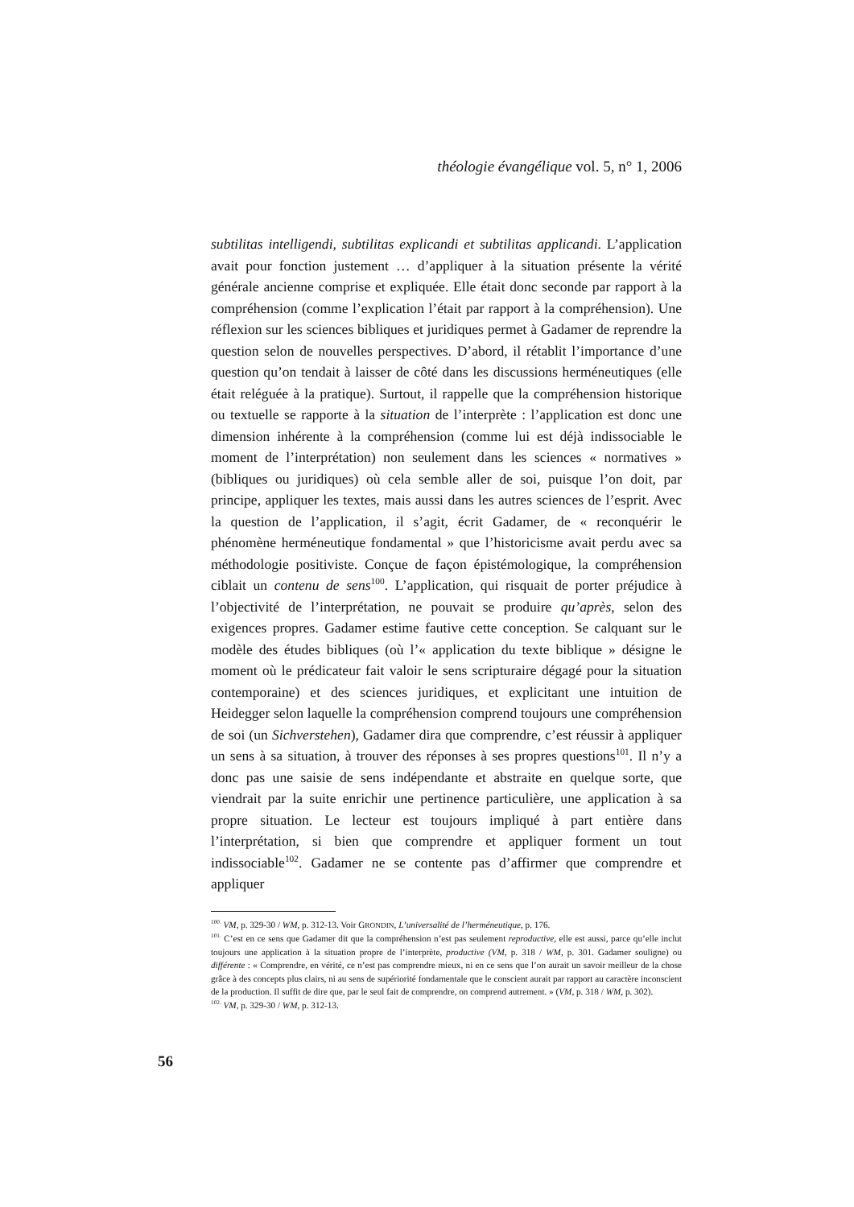théologie évangélique vol. 5, n° 1, 2006
subtilitas intelligendi, subtilitas explicandi et subtilitas applicandi. L’application avait pour fonction justement … d’appliquer à la situation présente la vérité générale ancienne comprise et expliquée. Elle était donc seconde par rapport à la compréhension (comme l’explication l’était par rapport à la compréhension). Une réflexion sur les sciences bibliques et juridiques permet à Gadamer de reprendre la question selon de nouvelles perspectives. D’abord, il rétablit l’importance d’une question qu’on tendait à laisser de côté dans les discussions herméneutiques (elle était reléguée à la pratique). Surtout, il rappelle que la compréhension historique ou textuelle se rapporte à la situation de l’interprète : l’application est donc une dimension inhérente à la compréhension (comme lui est déjà indissociable le moment de l’interprétation) non seulement dans les sciences « normatives » (bibliques ou juridiques) où cela semble aller de soi, puisque l’on doit, par principe, appliquer les textes, mais aussi dans les autres sciences de l’esprit. Avec la question de l’application, il s’agit, écrit Gadamer, de « reconquérir le phénomène herméneutique fondamental » que l’historicisme avait perdu avec sa méthodologie positiviste. Conçue de façon épistémologique, la compréhension ciblait un contenu de sens<sup>100</sup>. L’application, qui risquait de porter préjudice à l’objectivité de l’interprétation, ne pouvait se produire qu’après, selon des exigences propres. Gadamer estime fautive cette conception. Se calquant sur le modèle des études bibliques (où l’« application du texte biblique » désigne le moment où le prédicateur fait valoir le sens scripturaire dégagé pour la situation contemporaine) et des sciences juridiques, et explicitant une intuition de Heidegger selon laquelle la compréhension comprend toujours une compréhension de soi (un Sichverstehen), Gadamer dira que comprendre, c’est réussir à appliquer un sens à sa situation, à trouver des réponses à ses propres questions<sup>101</sup>. Il n’y a donc pas une saisie de sens indépendante et abstraite en quelque sorte, que viendrait par la suite enrichir une pertinence particulière, une application à sa propre situation. Le lecteur est toujours impliqué à part entière dans l’interprétation, si bien que comprendre et appliquer forment un tout indissociable<sup>102</sup>. Gadamer ne se contente pas d’affirmer que comprendre et appliquer
<sup>100.</sup> VM, p. 329-30 / WM, p. 312-13. Voir GRONDIN, L’universalité de l’herméneutique, p. 176.
<sup>101.</sup> C’est en ce sens que Gadamer dit que la compréhension n’est pas seulement reproductive, elle est aussi, parce qu’elle inclut toujours une application à la situation propre de l’interprète, productive (VM, p. 318 / WM, p. 301. Gadamer souligne) ou différente : « Comprendre, en vérité, ce n’est pas comprendre mieux, ni en ce sens que l’on aurait un savoir meilleur de la chose grâce à des concepts plus clairs, ni au sens de supériorité fondamentale que le conscient aurait par rapport au caractère inconscient de la production. Il suffit de dire que, par le seul fait de comprendre, on comprend autrement. » (VM, p. 318 / WM, p. 302).
<sup>102.</sup> VM, p. 329-30 / WM, p. 312-13.
56